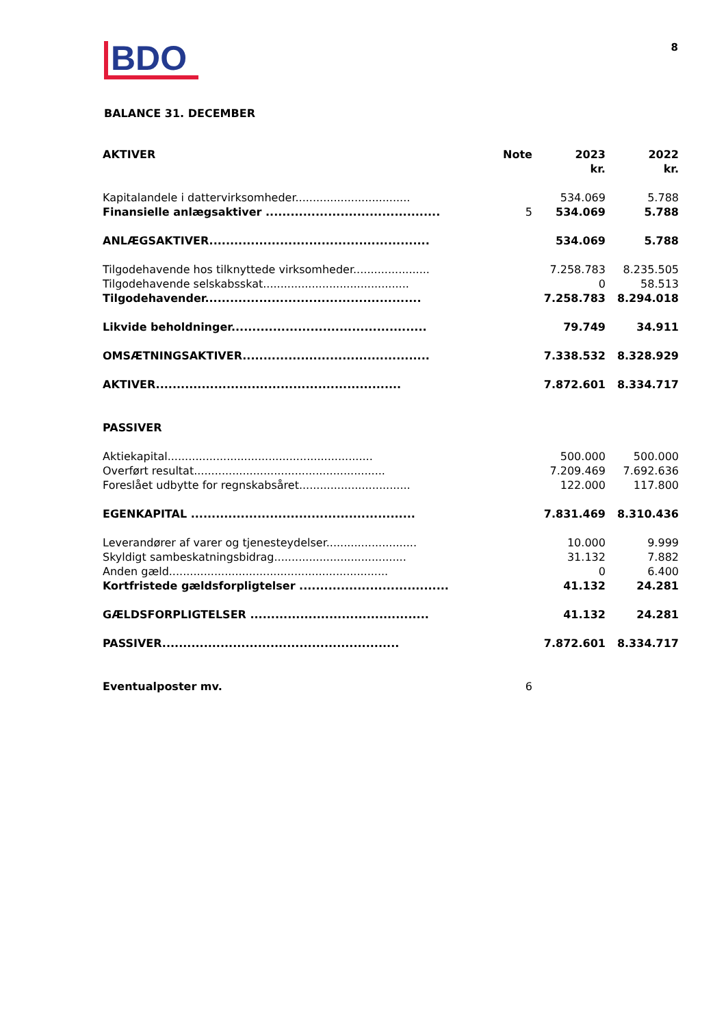BDO
8
BALANCE 31. DECEMBER
| AKTIVER | Note | 2023 kr. | 2022 kr. |
| --- | --- | --- | --- |
| Kapitalandele i dattervirksomheder................................. | | 534.069 | 5.788 |
| Finansielle anlægsaktiver .......................................... | 5 | 534.069 | 5.788 |
| ANLÆGSAKTIVER..................................................... | | 534.069 | 5.788 |
| Tilgodehavende hos tilknyttede virksomheder...................... | | 7.258.783 | 8.235.505 |
| Tilgodehavende selskabsskat.......................................... | | 0 | 58.513 |
| Tilgodehavender.................................................... | | 7.258.783 | 8.294.018 |
| Likvide beholdninger............................................... | | 79.749 | 34.911 |
| OMSÆTNINGSAKTIVER............................................. | | 7.338.532 | 8.328.929 |
| AKTIVER........................................................... | | 7.872.601 | 8.334.717 |
| PASSIVER | | | |
| Aktiekapital........................................................... | | 500.000 | 500.000 |
| Overført resultat....................................................... | | 7.209.469 | 7.692.636 |
| Foreslået udbytte for regnskabsåret................................ | | 122.000 | 117.800 |
| EGENKAPITAL ...................................................... | | 7.831.469 | 8.310.436 |
| Leverandører af varer og tjenesteydelser.......................... | | 10.000 | 9.999 |
| Skyldigt sambeskatningsbidrag...................................... | | 31.132 | 7.882 |
| Anden gæld............................................................... | | 0 | 6.400 |
| Kortfristede gældsforpligtelser .................................... | | 41.132 | 24.281 |
| GÆLDSFORPLIGTELSER ........................................... | | 41.132 | 24.281 |
| PASSIVER......................................................... | | 7.872.601 | 8.334.717 |
| Eventualposter mv. | 6 | | |